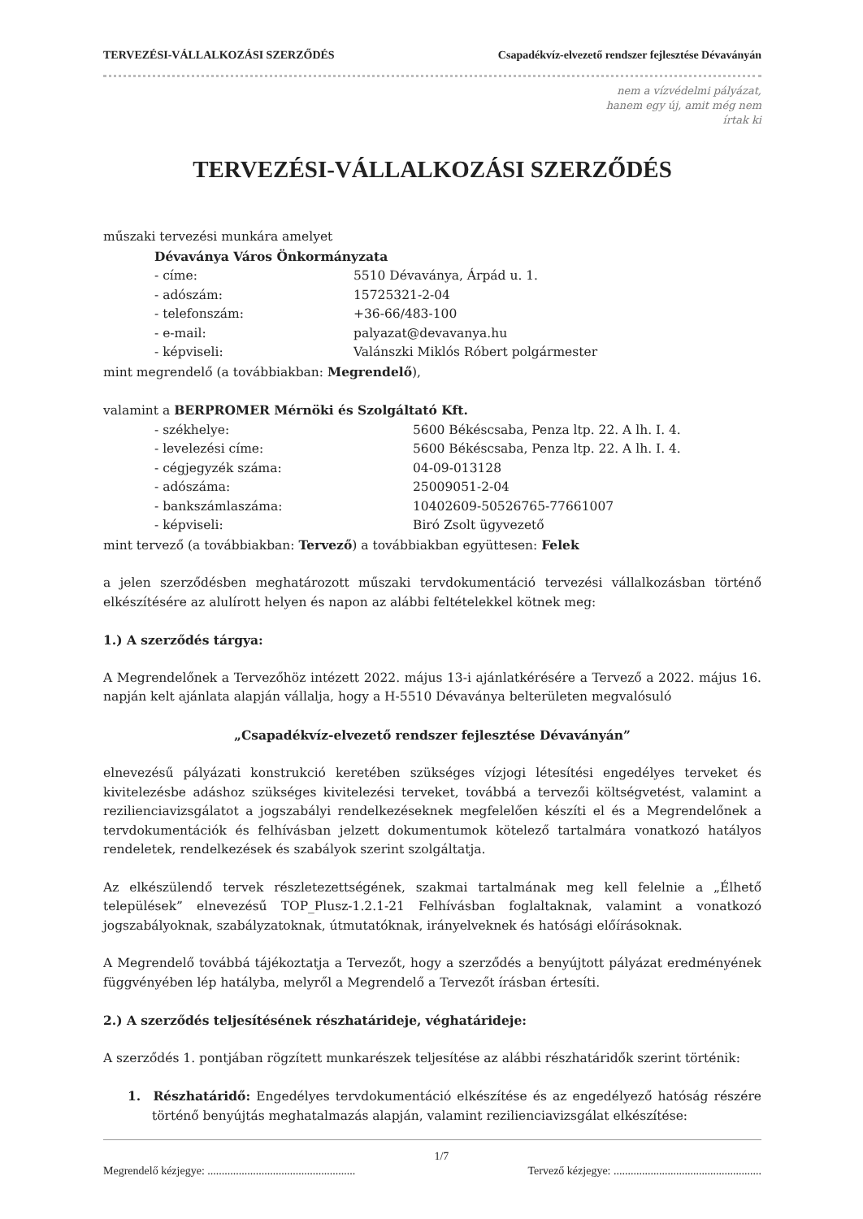TERVEZÉSI-VÁLLALKOZÁSI SZERZŐDÉS Csapadékvíz-elvezető rendszer fejlesztése Dévaványán
nem a vízvédelmi pályázat,
hanem egy új, amit még nem
írtak ki
TERVEZÉSI-VÁLLALKOZÁSI SZERZŐDÉS
műszaki tervezési munkára amelyet
Dévaványa Város Önkormányzata
- címe: 5510 Dévaványa, Árpád u. 1.
- adószám: 15725321-2-04
- telefonszám: +36-66/483-100
- e-mail: palyazat@devavanya.hu
- képviseli: Valánszki Miklós Róbert polgármester
mint megrendelő (a továbbiakban: Megrendelő),
valamint a BERPROMER Mérnöki és Szolgáltató Kft.
- székhelye: 5600 Békéscsaba, Penza ltp. 22. A lh. I. 4.
- levelezési címe: 5600 Békéscsaba, Penza ltp. 22. A lh. I. 4.
- cégjegyzék száma: 04-09-013128
- adószáma: 25009051-2-04
- bankszámlaszáma: 10402609-50526765-77661007
- képviseli: Biró Zsolt ügyvezető
mint tervező (a továbbiakban: Tervező) a továbbiakban együttesen: Felek
a jelen szerződésben meghatározott műszaki tervdokumentáció tervezési vállalkozásban történő elkészítésére az alulírott helyen és napon az alábbi feltételekkel kötnek meg:
1.) A szerződés tárgya:
A Megrendelőnek a Tervezőhöz intézett 2022. május 13-i ajánlatkérésére a Tervező a 2022. május 16. napján kelt ajánlata alapján vállalja, hogy a H-5510 Dévaványa belterületen megvalósuló
„Csapadékvíz-elvezető rendszer fejlesztése Dévaványán”
elnevezésű pályázati konstrukció keretében szükséges vízjogi létesítési engedélyes terveket és kivitelezésbe adáshoz szükséges kivitelezési terveket, továbbá a tervezői költségvetést, valamint a rezilienciavizsgálatot a jogszabályi rendelkezéseknek megfelelően készíti el és a Megrendelőnek a tervdokumentációk és felhívásban jelzett dokumentumok kötelező tartalmára vonatkozó hatályos rendeletek, rendelkezések és szabályok szerint szolgáltatja.
Az elkészülendő tervek részletezettségének, szakmai tartalmának meg kell felelnie a „Élhető települések” elnevezésű TOP_Plusz-1.2.1-21 Felhívásban foglaltaknak, valamint a vonatkozó jogszabályoknak, szabályzatoknak, útmutatóknak, irányelveknek és hatósági előírásoknak.
A Megrendelő továbbá tájékoztatja a Tervezőt, hogy a szerződés a benyújtott pályázat eredményének függvényében lép hatályba, melyről a Megrendelő a Tervezőt írásban értesíti.
2.) A szerződés teljesítésének részhatárideje, véghatárideje:
A szerződés 1. pontjában rögzített munkarészek teljesítése az alábbi részhatáridők szerint történik:
1. Részhatáridő: Engedélyes tervdokumentáció elkészítése és az engedélyező hatóság részére történő benyújtás meghatalmazás alapján, valamint rezilienciavizsgálat elkészítése:
Megrendelő kézjegye: .................................................... 1/7 Tervező kézjegye: ....................................................